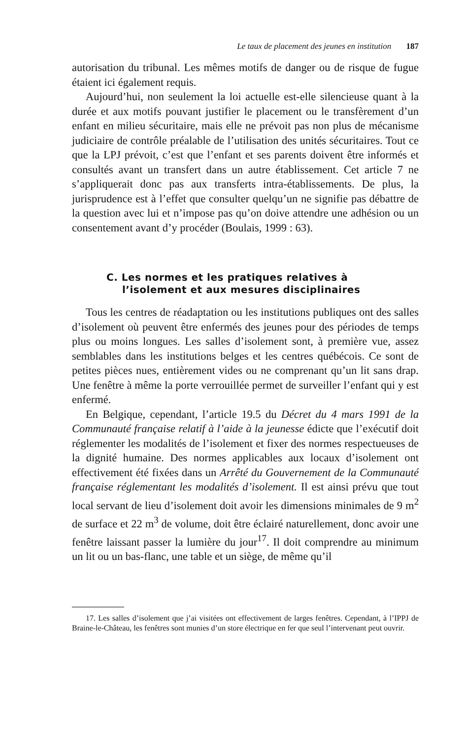Le taux de placement des jeunes en institution 187
autorisation du tribunal. Les mêmes motifs de danger ou de risque de fugue étaient ici également requis.
Aujourd’hui, non seulement la loi actuelle est-elle silencieuse quant à la durée et aux motifs pouvant justifier le placement ou le transfèrement d’un enfant en milieu sécuritaire, mais elle ne prévoit pas non plus de mécanisme judiciaire de contrôle préalable de l’utilisation des unités sécuritaires. Tout ce que la LPJ prévoit, c’est que l’enfant et ses parents doivent être informés et consultés avant un transfert dans un autre établissement. Cet article 7 ne s’appliquerait donc pas aux transferts intra-établissements. De plus, la jurisprudence est à l’effet que consulter quelqu’un ne signifie pas débattre de la question avec lui et n’impose pas qu’on doive attendre une adhésion ou un consentement avant d’y procéder (Boulais, 1999 : 63).
C. Les normes et les pratiques relatives à
l’isolement et aux mesures disciplinaires
Tous les centres de réadaptation ou les institutions publiques ont des salles d’isolement où peuvent être enfermés des jeunes pour des périodes de temps plus ou moins longues. Les salles d’isolement sont, à première vue, assez semblables dans les institutions belges et les centres québécois. Ce sont de petites pièces nues, entièrement vides ou ne comprenant qu’un lit sans drap. Une fenêtre à même la porte verrouillée permet de surveiller l’enfant qui y est enfermé.
En Belgique, cependant, l’article 19.5 du Décret du 4 mars 1991 de la Communauté française relatif à l’aide à la jeunesse édicte que l’exécutif doit réglementer les modalités de l’isolement et fixer des normes respectueuses de la dignité humaine. Des normes applicables aux locaux d’isolement ont effectivement été fixées dans un Arrêté du Gouvernement de la Communauté française réglementant les modalités d’isolement. Il est ainsi prévu que tout local servant de lieu d’isolement doit avoir les dimensions minimales de 9 m<sup>2</sup> de surface et 22 m<sup>3</sup> de volume, doit être éclairé naturellement, donc avoir une fenêtre laissant passer la lumière du jour<sup>17</sup>. Il doit comprendre au minimum un lit ou un bas-flanc, une table et un siège, de même qu’il
17. Les salles d’isolement que j’ai visitées ont effectivement de larges fenêtres. Cependant, à l’IPPJ de Braine-le-Château, les fenêtres sont munies d’un store électrique en fer que seul l’intervenant peut ouvrir.